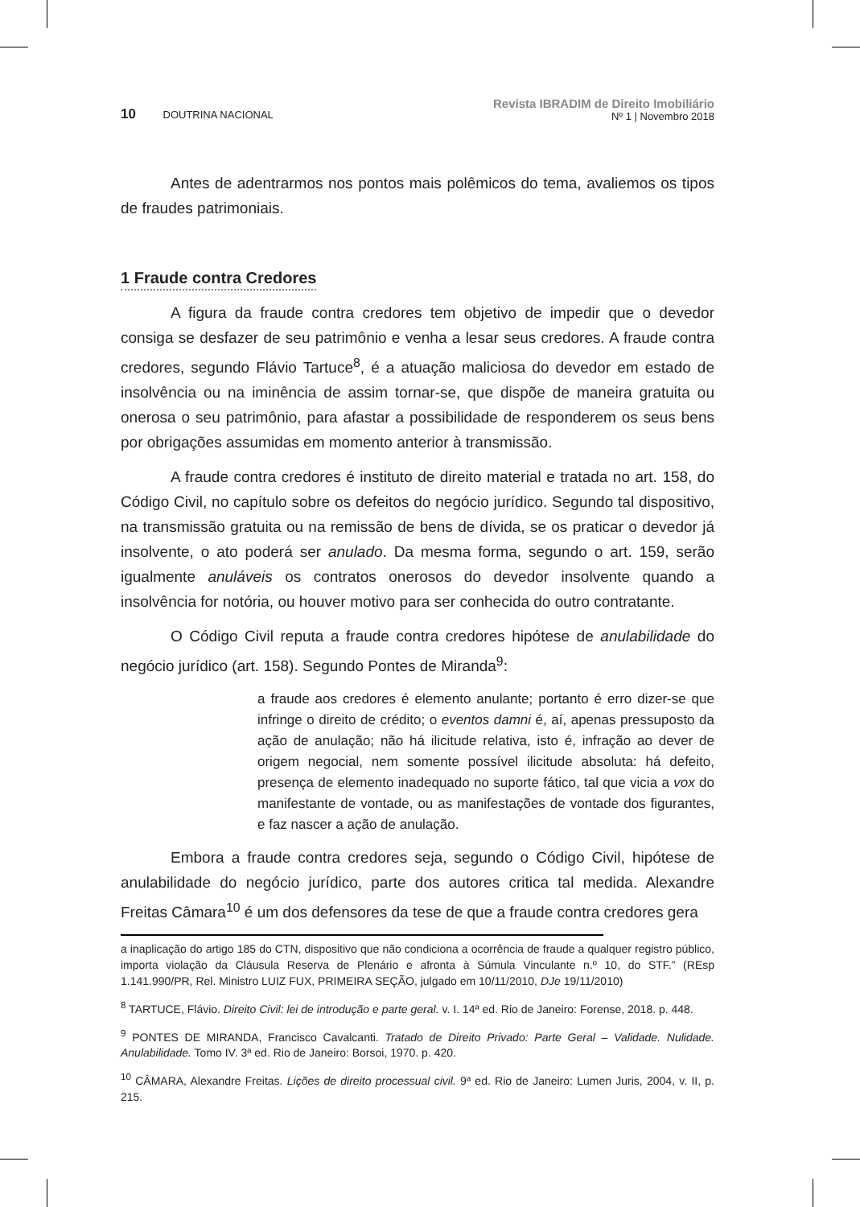10 DOUTRINA NACIONAL
Revista IBRADIM de Direito Imobiliário
Nº 1 | Novembro 2018
Antes de adentrarmos nos pontos mais polêmicos do tema, avaliemos os tipos de fraudes patrimoniais.
1 Fraude contra Credores
A figura da fraude contra credores tem objetivo de impedir que o devedor consiga se desfazer de seu patrimônio e venha a lesar seus credores. A fraude contra credores, segundo Flávio Tartuce<sup>8</sup>, é a atuação maliciosa do devedor em estado de insolvência ou na iminência de assim tornar-se, que dispõe de maneira gratuita ou onerosa o seu patrimônio, para afastar a possibilidade de responderem os seus bens por obrigações assumidas em momento anterior à transmissão.
A fraude contra credores é instituto de direito material e tratada no art. 158, do Código Civil, no capítulo sobre os defeitos do negócio jurídico. Segundo tal dispositivo, na transmissão gratuita ou na remissão de bens de dívida, se os praticar o devedor já insolvente, o ato poderá ser anulado. Da mesma forma, segundo o art. 159, serão igualmente anuláveis os contratos onerosos do devedor insolvente quando a insolvência for notória, ou houver motivo para ser conhecida do outro contratante.
O Código Civil reputa a fraude contra credores hipótese de anulabilidade do negócio jurídico (art. 158). Segundo Pontes de Miranda<sup>9</sup>:
a fraude aos credores é elemento anulante; portanto é erro dizer-se que infringe o direito de crédito; o eventos damni é, aí, apenas pressuposto da ação de anulação; não há ilicitude relativa, isto é, infração ao dever de origem negocial, nem somente possível ilicitude absoluta: há defeito, presença de elemento inadequado no suporte fático, tal que vicia a vox do manifestante de vontade, ou as manifestações de vontade dos figurantes, e faz nascer a ação de anulação.
Embora a fraude contra credores seja, segundo o Código Civil, hipótese de anulabilidade do negócio jurídico, parte dos autores critica tal medida. Alexandre Freitas Câmara<sup>10</sup> é um dos defensores da tese de que a fraude contra credores gera
a inaplicação do artigo 185 do CTN, dispositivo que não condiciona a ocorrência de fraude a qualquer registro público, importa violação da Cláusula Reserva de Plenário e afronta à Súmula Vinculante n.º 10, do STF.” (REsp 1.141.990/PR, Rel. Ministro LUIZ FUX, PRIMEIRA SEÇÃO, julgado em 10/11/2010, DJe 19/11/2010)
<sup>8</sup> TARTUCE, Flávio. Direito Civil: lei de introdução e parte geral. v. I. 14ª ed. Rio de Janeiro: Forense, 2018. p. 448.
<sup>9</sup> PONTES DE MIRANDA, Francisco Cavalcanti. Tratado de Direito Privado: Parte Geral – Validade. Nulidade. Anulabilidade. Tomo IV. 3ª ed. Rio de Janeiro: Borsoi, 1970. p. 420.
<sup>10</sup> CÂMARA, Alexandre Freitas. Lições de direito processual civil. 9ª ed. Rio de Janeiro: Lumen Juris, 2004, v. II, p. 215.